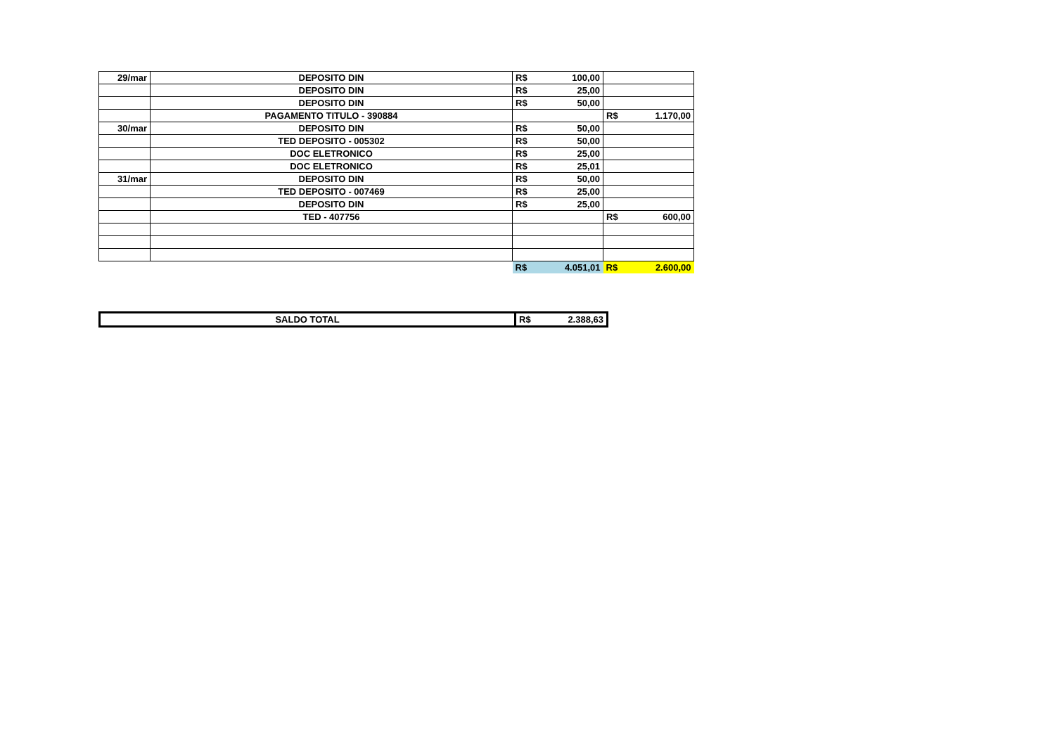| 29/mar | DEPOSITO DIN | R$ | 100,00 | | |
| | DEPOSITO DIN | R$ | 25,00 | | |
| | DEPOSITO DIN | R$ | 50,00 | | |
| | PAGAMENTO TITULO - 390884 | | | R$ | 1.170,00 |
| 30/mar | DEPOSITO DIN | R$ | 50,00 | | |
| | TED DEPOSITO - 005302 | R$ | 50,00 | | |
| | DOC ELETRONICO | R$ | 25,00 | | |
| | DOC ELETRONICO | R$ | 25,01 | | |
| 31/mar | DEPOSITO DIN | R$ | 50,00 | | |
| | TED DEPOSITO - 007469 | R$ | 25,00 | | |
| | DEPOSITO DIN | R$ | 25,00 | | |
| | TED - 407756 | | | R$ | 600,00 |
| | | R$ | 4.051,01 | R$ | 2.600,00 |
| SALDO TOTAL | R$ | 2.388,63 |